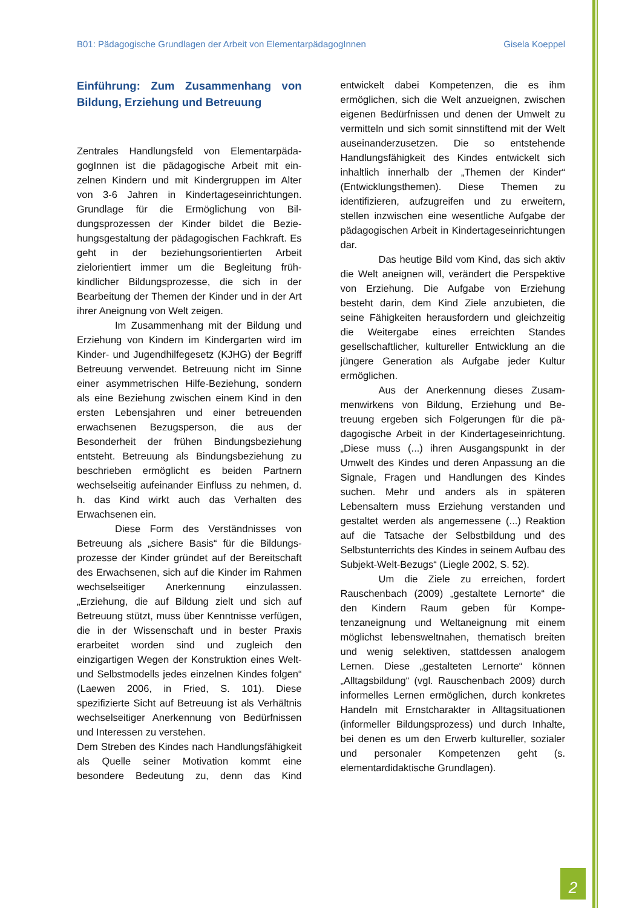B01: Pädagogische Grundlagen der Arbeit von ElementarpädagogInnen Gisela Koeppel
Einführung: Zum Zusammenhang von Bildung, Erziehung und Betreuung
Zentrales Handlungsfeld von Elementarpäda­gogInnen ist die pädagogische Arbeit mit ein­zelnen Kindern und mit Kindergruppen im Alter von 3-6 Jahren in Kindertageseinrichtun­gen. Grundlage für die Ermöglichung von Bil­dungsprozessen der Kinder bildet die Bezie­hungsgestaltung der pädagogischen Fachkraft. Es geht in der beziehungsorientierten Arbeit zielorientiert immer um die Begleitung früh­kindlicher Bildungsprozesse, die sich in der Bearbeitung der Themen der Kinder und in der Art ihrer Aneignung von Welt zeigen.
Im Zusammenhang mit der Bildung und Erziehung von Kindern im Kindergarten wird im Kinder- und Jugendhilfegesetz (KJHG) der Begriff Betreuung verwendet. Betreuung nicht im Sinne einer asymmetrischen Hilfe-Beziehung, sondern als eine Beziehung zwi­schen einem Kind in den ersten Lebensjahren und einer betreuenden erwachsenen Bezugs­person, die aus der Besonderheit der frühen Bindungsbeziehung entsteht. Betreuung als Bindungsbeziehung zu beschrieben ermöglicht es beiden Partnern wechselseitig aufeinander Einfluss zu nehmen, d. h. das Kind wirkt auch das Verhalten des Erwachsenen ein.
Diese Form des Verständnisses von Betreuung als „sichere Basis“ für die Bildungs­prozesse der Kinder gründet auf der Bereit­schaft des Erwachsenen, sich auf die Kinder im Rahmen wechselseitiger Anerkennung einzu­lassen. „Erziehung, die auf Bildung zielt und sich auf Betreuung stützt, muss über Kennt­nisse verfügen, die in der Wissenschaft und in bester Praxis erarbeitet worden sind und zu­gleich den einzigartigen Wegen der Konstruk­tion eines Welt- und Selbstmodells jedes ein­zelnen Kindes folgen“ (Laewen 2006, in Fried, S. 101). Diese spezifizierte Sicht auf Betreuung ist als Verhältnis wechselseitiger Anerkennung von Bedürfnissen und Interessen zu verste­hen.
Dem Streben des Kindes nach Handlungsfä­higkeit als Quelle seiner Motivation kommt eine besondere Bedeutung zu, denn das Kind entwickelt dabei Kompetenzen, die es ihm ermöglichen, sich die Welt anzueignen, zwi­schen eigenen Bedürfnissen und denen der Umwelt zu vermitteln und sich somit sinnstif­tend mit der Welt auseinanderzusetzen. Die so entstehende Handlungsfähigkeit des Kindes entwickelt sich inhaltlich innerhalb der „The­men der Kinder“ (Entwicklungsthemen). Diese Themen zu identifizieren, aufzugreifen und zu erweitern, stellen inzwischen eine wesentliche Aufgabe der pädagogischen Arbeit in Kinder­tageseinrichtungen dar.
Das heutige Bild vom Kind, das sich aktiv die Welt aneignen will, verändert die Perspektive von Erziehung. Die Aufgabe von Erziehung besteht darin, dem Kind Ziele anzu­bieten, die seine Fähigkeiten herausfordern und gleichzeitig die Weitergabe eines erreich­ten Standes gesellschaftlicher, kultureller Entwicklung an die jüngere Generation als Aufgabe jeder Kultur ermöglichen.
Aus der Anerkennung dieses Zusam­menwirkens von Bildung, Erziehung und Be­treuung ergeben sich Folgerungen für die pä­dagogische Arbeit in der Kindertageseinrich­tung. „Diese muss (...) ihren Ausgangspunkt in der Umwelt des Kindes und deren Anpassung an die Signale, Fragen und Handlungen des Kindes suchen. Mehr und anders als in späte­ren Lebensaltern muss Erziehung verstanden und gestaltet werden als angemessene (...) Reaktion auf die Tatsache der Selbstbildung und des Selbstunterrichts des Kindes in sei­nem Aufbau des Subjekt-Welt-Bezugs“ (Liegle 2002, S. 52).
Um die Ziele zu erreichen, fordert Rauschenbach (2009) „gestaltete Lernorte“ die den Kindern Raum geben für Kompe­tenzaneignung und Weltaneignung mit einem möglichst lebensweltnahen, thematisch brei­ten und wenig selektiven, stattdessen ana­logem Lernen. Diese „gestalteten Lernorte“ können „Alltagsbildung“ (vgl. Rauschenbach 2009) durch informelles Lernen ermöglichen, durch konkretes Handeln mit Ernstcharakter in Alltagsituationen (informeller Bildungspro­zess) und durch Inhalte, bei denen es um den Erwerb kultureller, sozialer und personaler Kompetenzen geht (s. elementardidaktische Grundlagen).
2